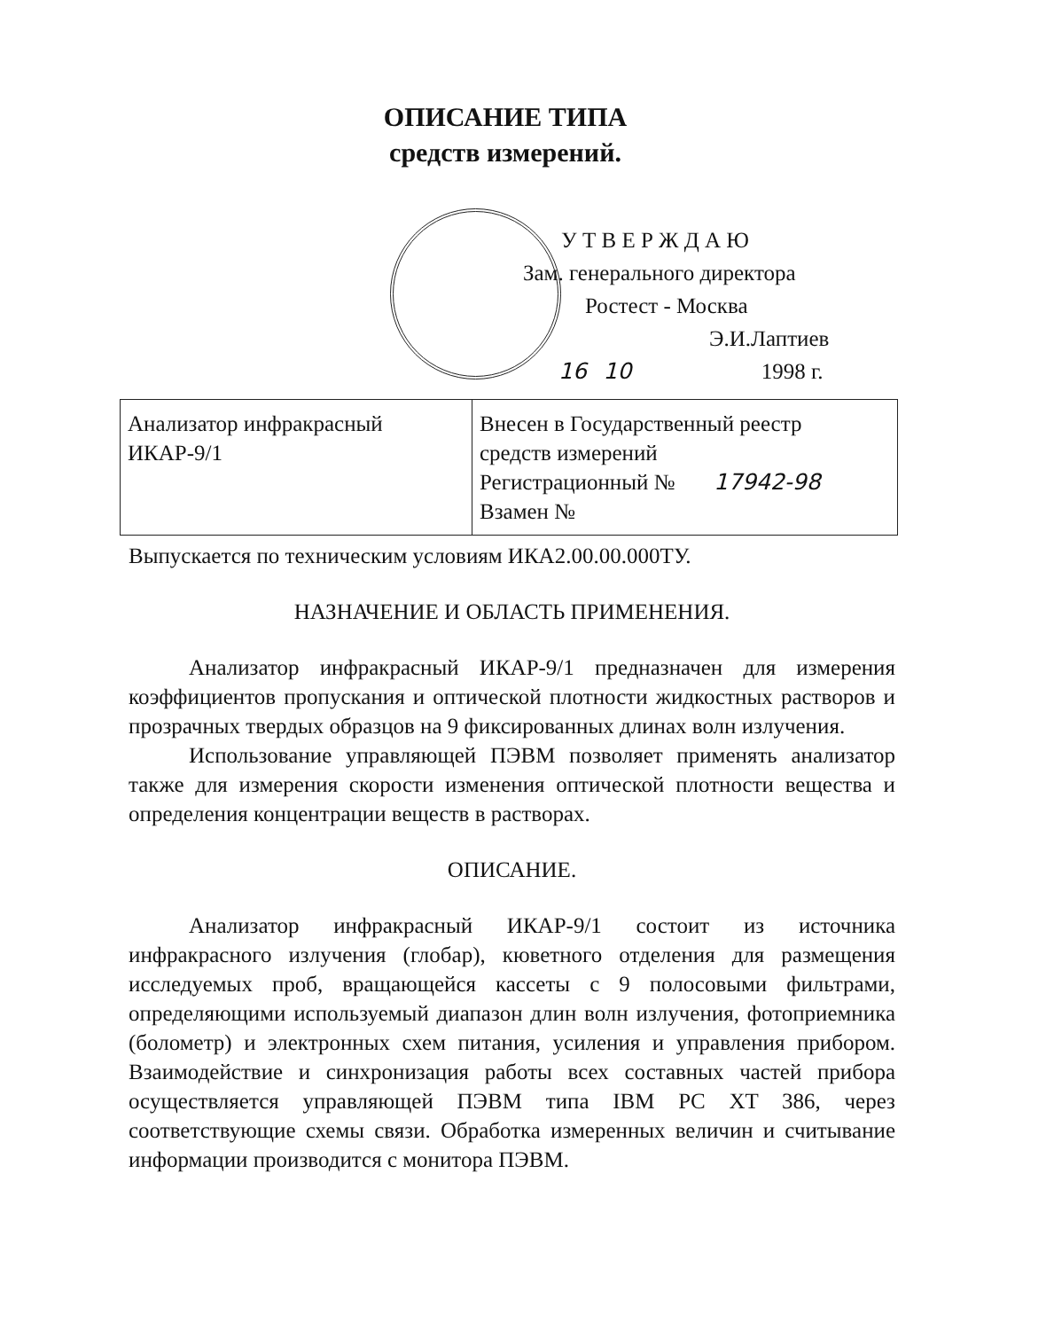ОПИСАНИЕ ТИПА
средств измерений.
У Т В Е Р Ж Д А Ю
Зам. генерального директора
Ростест - Москва
Э.И.Лаптиев
16 10 1998 г.
| Анализатор инфракрасный ИКАР-9/1 | Внесен в Государственный реестр средств измерений Регистрационный № 17942-98 Взамен № |
Выпускается по техническим условиям ИКА2.00.00.000ТУ.
НАЗНАЧЕНИЕ И ОБЛАСТЬ ПРИМЕНЕНИЯ.
Анализатор инфракрасный ИКАР-9/1 предназначен для измерения коэффициентов пропускания и оптической плотности жидкостных растворов и прозрачных твердых образцов на 9 фиксированных длинах волн излучения.
Использование управляющей ПЭВМ позволяет применять анализатор также для измерения скорости изменения оптической плотности вещества и определения концентрации веществ в растворах.
ОПИСАНИЕ.
Анализатор инфракрасный ИКАР-9/1 состоит из источника инфракрасного излучения (глобар), кюветного отделения для размещения исследуемых проб, вращающейся кассеты с 9 полосовыми фильтрами, определяющими используемый диапазон длин волн излучения, фотоприемника (болометр) и электронных схем питания, усиления и управления прибором. Взаимодействие и синхронизация работы всех составных частей прибора осуществляется управляющей ПЭВМ типа IBM PC XT 386, через соответствующие схемы связи. Обработка измеренных величин и считывание информации производится с монитора ПЭВМ.